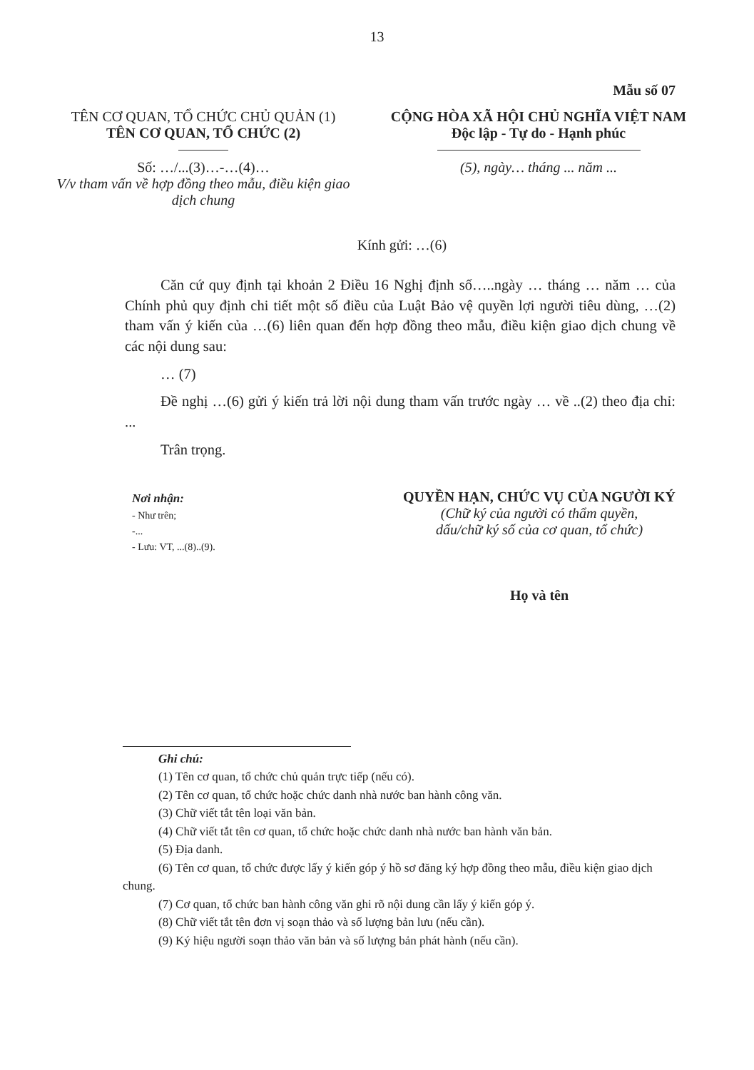13
Mẫu số 07
TÊN CƠ QUAN, TỔ CHỨC CHỦ QUẢN (1)
TÊN CƠ QUAN, TỔ CHỨC (2)
Số: …/...(3)…-…(4)…
V/v tham vấn về hợp đồng theo mẫu, điều kiện giao dịch chung
CỘNG HÒA XÃ HỘI CHỦ NGHĨA VIỆT NAM
Độc lập - Tự do - Hạnh phúc
(5), ngày… tháng ... năm ...
Kính gửi: …(6)
Căn cứ quy định tại khoản 2 Điều 16 Nghị định số…..ngày … tháng … năm … của Chính phủ quy định chi tiết một số điều của Luật Bảo vệ quyền lợi người tiêu dùng, …(2) tham vấn ý kiến của …(6) liên quan đến hợp đồng theo mẫu, điều kiện giao dịch chung về các nội dung sau:
… (7)
Đề nghị …(6) gửi ý kiến trả lời nội dung tham vấn trước ngày … về ..(2) theo địa chỉ: ...
Trân trọng.
Nơi nhận:
- Như trên;
-...
- Lưu: VT, ...(8)..(9).
QUYỀN HẠN, CHỨC VỤ CỦA NGƯỜI KÝ
(Chữ ký của người có thẩm quyền,
dấu/chữ ký số của cơ quan, tổ chức)
Họ và tên
Ghi chú:
(1) Tên cơ quan, tổ chức chủ quản trực tiếp (nếu có).
(2) Tên cơ quan, tổ chức hoặc chức danh nhà nước ban hành công văn.
(3) Chữ viết tắt tên loại văn bản.
(4) Chữ viết tắt tên cơ quan, tổ chức hoặc chức danh nhà nước ban hành văn bản.
(5) Địa danh.
(6) Tên cơ quan, tổ chức được lấy ý kiến góp ý hồ sơ đăng ký hợp đồng theo mẫu, điều kiện giao dịch chung.
(7) Cơ quan, tổ chức ban hành công văn ghi rõ nội dung cần lấy ý kiến góp ý.
(8) Chữ viết tắt tên đơn vị soạn thảo và số lượng bản lưu (nếu cần).
(9) Ký hiệu người soạn thảo văn bản và số lượng bản phát hành (nếu cần).